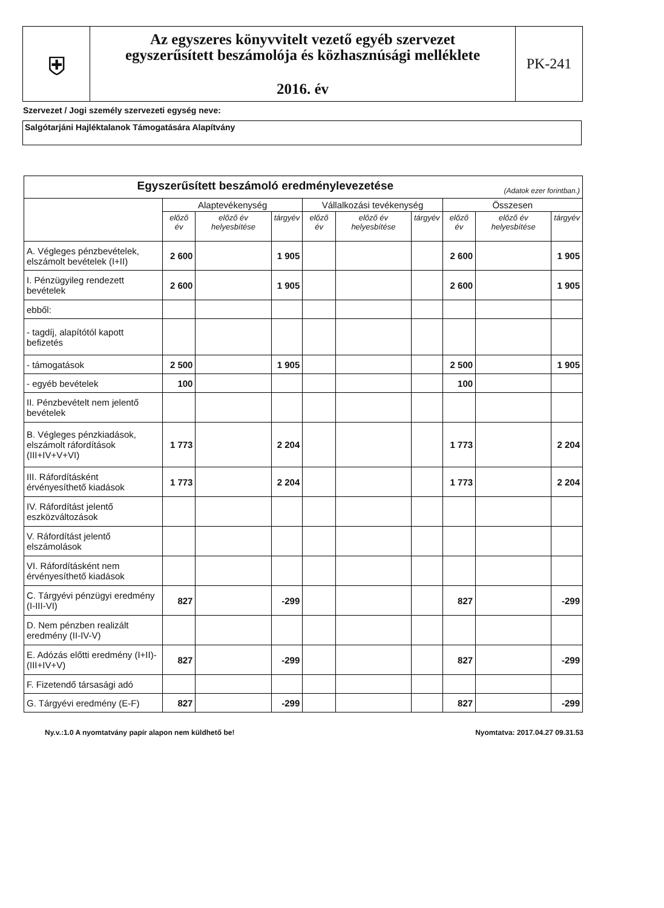⛨
Az egyszeres könyvvitelt vezető egyéb szervezet
egyszerűsített beszámolója és közhasznúsági melléklete
2016. év
PK-241
Szervezet / Jogi személy szervezeti egység neve:
Salgótarjáni Hajléktalanok Támogatására Alapítvány
| Egyszerűsített beszámoló eredménylevezetése (Adatok ezer forintban.) | | | | | | | | | |
| --- | --- | --- | --- | --- | --- | --- | --- | --- | --- |
| | Alaptevékenység | | | Vállalkozási tevékenység | | | Összesen | | |
| | előző év | előző év helyesbítése | tárgyév | előző év | előző év helyesbítése | tárgyév | előző év | előző év helyesbítése | tárgyév |
| A. Végleges pénzbevételek, elszámolt bevételek (I+II) | 2 600 | | 1 905 | | | | 2 600 | | 1 905 |
| I. Pénzügyileg rendezett bevételek | 2 600 | | 1 905 | | | | 2 600 | | 1 905 |
| ebből: | | | | | | | | | |
| - tagdíj, alapítótól kapott befizetés | | | | | | | | | |
| - támogatások | 2 500 | | 1 905 | | | | 2 500 | | 1 905 |
| - egyéb bevételek | 100 | | | | | | 100 | | |
| II. Pénzbevételt nem jelentő bevételek | | | | | | | | | |
| B. Végleges pénzkiadások, elszámolt ráfordítások (III+IV+V+VI) | 1 773 | | 2 204 | | | | 1 773 | | 2 204 |
| III. Ráfordításként érvényesíthető kiadások | 1 773 | | 2 204 | | | | 1 773 | | 2 204 |
| IV. Ráfordítást jelentő eszközváltozások | | | | | | | | | |
| V. Ráfordítást jelentő elszámolások | | | | | | | | | |
| VI. Ráfordításként nem érvényesíthető kiadások | | | | | | | | | |
| C. Tárgyévi pénzügyi eredmény (I-III-VI) | 827 | | -299 | | | | 827 | | -299 |
| D. Nem pénzben realizált eredmény (II-IV-V) | | | | | | | | | |
| E. Adózás előtti eredmény (I+II)-(III+IV+V) | 827 | | -299 | | | | 827 | | -299 |
| F. Fizetendő társasági adó | | | | | | | | | |
| G. Tárgyévi eredmény (E-F) | 827 | | -299 | | | | 827 | | -299 |
Ny.v.:1.0 A nyomtatvány papír alapon nem küldhető be! Nyomtatva: 2017.04.27 09.31.53